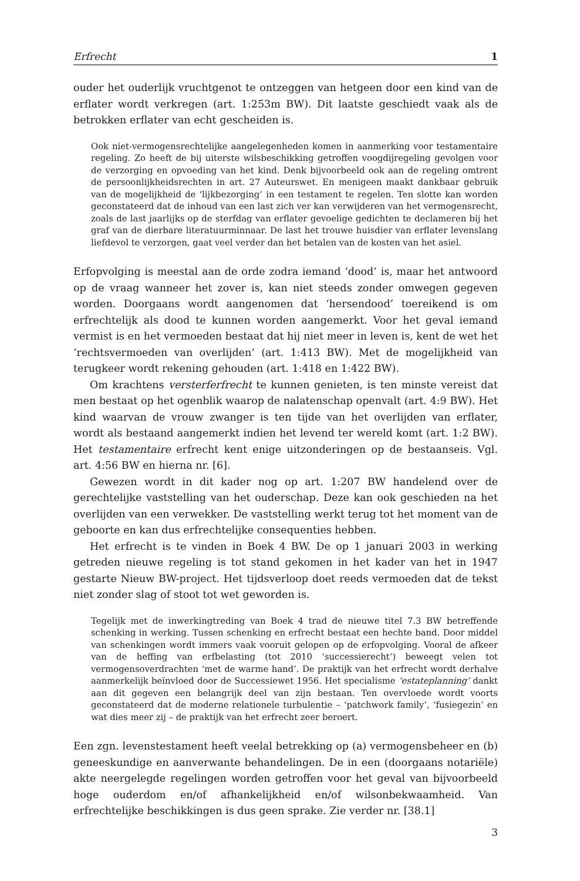Erfrecht 1
ouder het ouderlijk vruchtgenot te ontzeggen van hetgeen door een kind van de erflater wordt verkregen (art. 1:253m BW). Dit laatste geschiedt vaak als de betrokken erflater van echt gescheiden is.
Ook niet-vermogensrechtelijke aangelegenheden komen in aanmerking voor testamentaire regeling. Zo heeft de bij uiterste wilsbeschikking getroffen voogdijregeling gevolgen voor de verzorging en opvoeding van het kind. Denk bijvoorbeeld ook aan de regeling omtrent de persoonlijkheidsrechten in art. 27 Auteurswet. En menigeen maakt dankbaar gebruik van de mogelijkheid de ‘lijkbezorging’ in een testament te regelen. Ten slotte kan worden geconstateerd dat de inhoud van een last zich ver kan verwijderen van het vermogensrecht, zoals de last jaarlijks op de sterfdag van erflater gevoelige gedichten te declameren bij het graf van de dierbare literatuurminnaar. De last het trouwe huisdier van erflater levenslang liefdevol te verzorgen, gaat veel verder dan het betalen van de kosten van het asiel.
Erfopvolging is meestal aan de orde zodra iemand ‘dood’ is, maar het antwoord op de vraag wanneer het zover is, kan niet steeds zonder omwegen gegeven worden. Doorgaans wordt aangenomen dat ‘hersendood’ toereikend is om erfrechtelijk als dood te kunnen worden aangemerkt. Voor het geval iemand vermist is en het vermoeden bestaat dat hij niet meer in leven is, kent de wet het ‘rechtsvermoeden van overlijden’ (art. 1:413 BW). Met de mogelijkheid van terugkeer wordt rekening gehouden (art. 1:418 en 1:422 BW).
Om krachtens versterferfrecht te kunnen genieten, is ten minste vereist dat men bestaat op het ogenblik waarop de nalatenschap openvalt (art. 4:9 BW). Het kind waarvan de vrouw zwanger is ten tijde van het overlijden van erflater, wordt als bestaand aangemerkt indien het levend ter wereld komt (art. 1:2 BW). Het testamentaire erfrecht kent enige uitzonderingen op de bestaanseis. Vgl. art. 4:56 BW en hierna nr. [6].
Gewezen wordt in dit kader nog op art. 1:207 BW handelend over de gerechtelijke vaststelling van het ouderschap. Deze kan ook geschieden na het overlijden van een verwekker. De vaststelling werkt terug tot het moment van de geboorte en kan dus erfrechtelijke consequenties hebben.
Het erfrecht is te vinden in Boek 4 BW. De op 1 januari 2003 in werking getreden nieuwe regeling is tot stand gekomen in het kader van het in 1947 gestarte Nieuw BW-project. Het tijdsverloop doet reeds vermoeden dat de tekst niet zonder slag of stoot tot wet geworden is.
Tegelijk met de inwerkingtreding van Boek 4 trad de nieuwe titel 7.3 BW betreffende schenking in werking. Tussen schenking en erfrecht bestaat een hechte band. Door middel van schenkingen wordt immers vaak vooruit gelopen op de erfopvolging. Vooral de afkeer van de heffing van erfbelasting (tot 2010 ‘successierecht’) beweegt velen tot vermogensoverdrachten ‘met de warme hand’. De praktijk van het erfrecht wordt derhalve aanmerkelijk beïnvloed door de Successiewet 1956. Het specialisme ‘estateplanning’ dankt aan dit gegeven een belangrijk deel van zijn bestaan. Ten overvloede wordt voorts geconstateerd dat de moderne relationele turbulentie – ‘patchwork family’, ‘fusiegezin’ en wat dies meer zij – de praktijk van het erfrecht zeer beroert.
Een zgn. levenstestament heeft veelal betrekking op (a) vermogensbeheer en (b) geneeskundige en aanverwante behandelingen. De in een (doorgaans notariële) akte neergelegde regelingen worden getroffen voor het geval van bijvoorbeeld hoge ouderdom en/of afhankelijkheid en/of wilsonbekwaamheid. Van erfrechtelijke beschikkingen is dus geen sprake. Zie verder nr. [38.1]
3